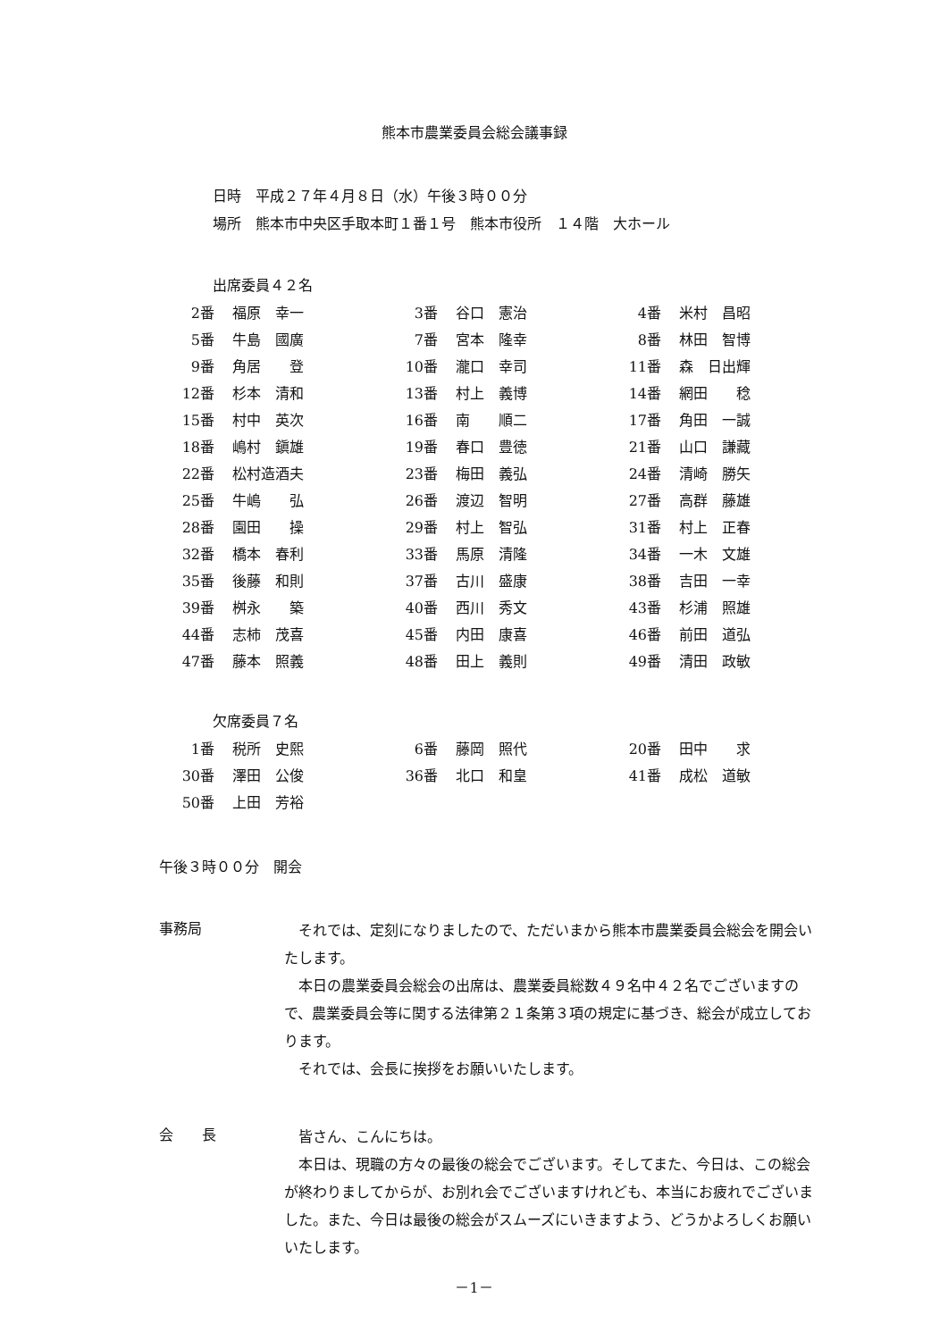熊本市農業委員会総会議事録
日時　平成２７年４月８日（水）午後３時００分
場所　熊本市中央区手取本町１番１号　熊本市役所　１４階　大ホール
出席委員４２名
| 2番 | 福原 幸一 | 3番 | 谷口 憲治 | 4番 | 米村 昌昭 |
| 5番 | 牛島 國廣 | 7番 | 宮本 隆幸 | 8番 | 林田 智博 |
| 9番 | 角居 登 | 10番 | 瀧口 幸司 | 11番 | 森 日出輝 |
| 12番 | 杉本 清和 | 13番 | 村上 義博 | 14番 | 網田 稔 |
| 15番 | 村中 英次 | 16番 | 南 順二 | 17番 | 角田 一誠 |
| 18番 | 嶋村 鎭雄 | 19番 | 春口 豊徳 | 21番 | 山口 謙藏 |
| 22番 | 松村造酒夫 | 23番 | 梅田 義弘 | 24番 | 清崎 勝矢 |
| 25番 | 牛嶋 弘 | 26番 | 渡辺 智明 | 27番 | 高群 藤雄 |
| 28番 | 園田 操 | 29番 | 村上 智弘 | 31番 | 村上 正春 |
| 32番 | 橋本 春利 | 33番 | 馬原 清隆 | 34番 | 一木 文雄 |
| 35番 | 後藤 和則 | 37番 | 古川 盛康 | 38番 | 吉田 一幸 |
| 39番 | 桝永 築 | 40番 | 西川 秀文 | 43番 | 杉浦 照雄 |
| 44番 | 志柿 茂喜 | 45番 | 内田 康喜 | 46番 | 前田 道弘 |
| 47番 | 藤本 照義 | 48番 | 田上 義則 | 49番 | 清田 政敏 |
欠席委員７名
| 1番 | 税所 史熙 | 6番 | 藤岡 照代 | 20番 | 田中 求 |
| 30番 | 澤田 公俊 | 36番 | 北口 和皇 | 41番 | 成松 道敏 |
| 50番 | 上田 芳裕 | | | | |
午後３時００分　開会
事務局
それでは、定刻になりましたので、ただいまから熊本市農業委員会総会を開会いたします。
本日の農業委員会総会の出席は、農業委員総数４９名中４２名でございますので、農業委員会等に関する法律第２１条第３項の規定に基づき、総会が成立しております。
それでは、会長に挨拶をお願いいたします。
会　　長
皆さん、こんにちは。
本日は、現職の方々の最後の総会でございます。そしてまた、今日は、この総会が終わりましてからが、お別れ会でございますけれども、本当にお疲れでございました。また、今日は最後の総会がスムーズにいきますよう、どうかよろしくお願いいたします。
－1－